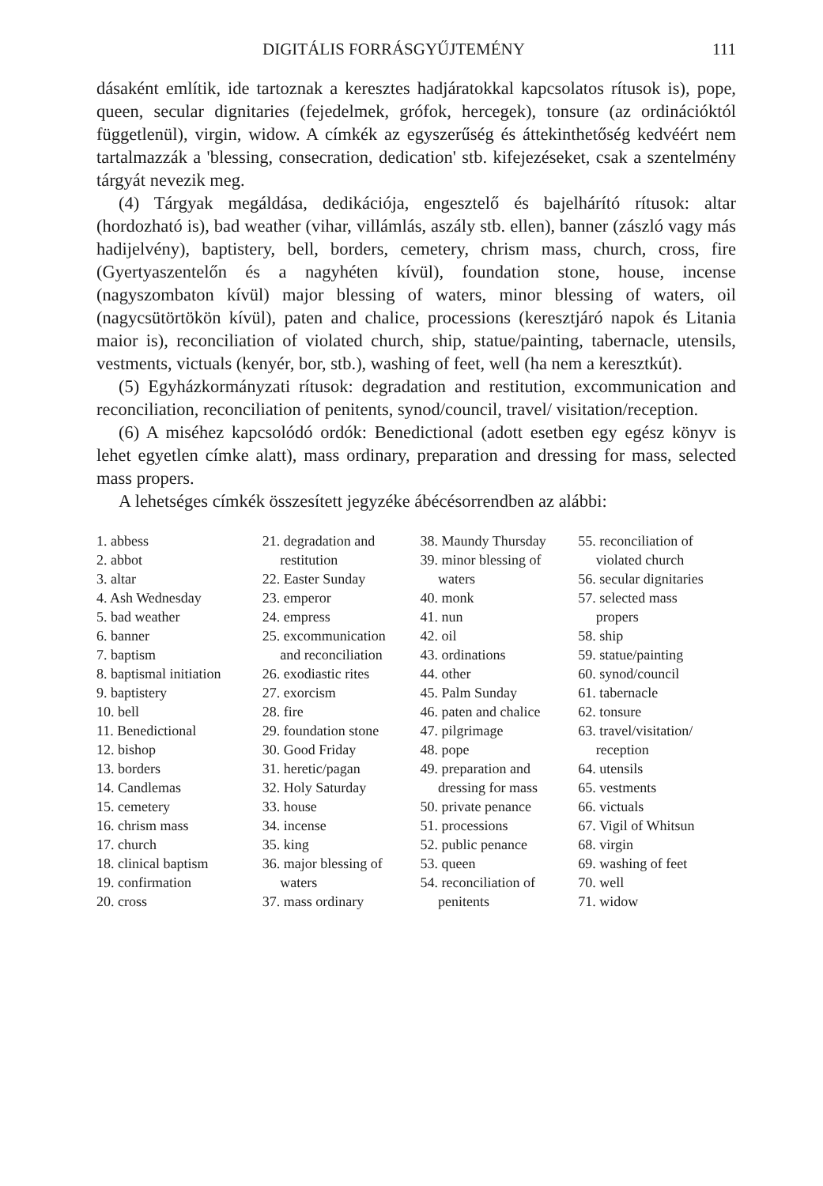DIGITÁLIS FORRÁSGYŰJTEMÉNY 111
dásaként említik, ide tartoznak a keresztes hadjáratokkal kapcsolatos rítusok is), pope, queen, secular dignitaries (fejedelmek, grófok, hercegek), tonsure (az ordinációktól függetlenül), virgin, widow. A címkék az egyszerűség és áttekinthetőség kedvéért nem tartalmazzák a 'blessing, consecration, dedication' stb. kifejezéseket, csak a szentelmény tárgyát nevezik meg.
(4) Tárgyak megáldása, dedikációja, engesztelő és bajelhárító rítusok: altar (hordozható is), bad weather (vihar, villámlás, aszály stb. ellen), banner (zászló vagy más hadijelvény), baptistery, bell, borders, cemetery, chrism mass, church, cross, fire (Gyertyaszentelőn és a nagyhéten kívül), foundation stone, house, incense (nagyszombaton kívül) major blessing of waters, minor blessing of waters, oil (nagycsütörtökön kívül), paten and chalice, processions (keresztjáró napok és Litania maior is), reconciliation of violated church, ship, statue/painting, tabernacle, utensils, vestments, victuals (kenyér, bor, stb.), washing of feet, well (ha nem a keresztkút).
(5) Egyházkormányzati rítusok: degradation and restitution, excommunication and reconciliation, reconciliation of penitents, synod/council, travel/ visitation/reception.
(6) A miséhez kapcsolódó ordók: Benedictional (adott esetben egy egész könyv is lehet egyetlen címke alatt), mass ordinary, preparation and dressing for mass, selected mass propers.
A lehetséges címkék összesített jegyzéke ábécésorrendben az alábbi:
1. abbess
2. abbot
3. altar
4. Ash Wednesday
5. bad weather
6. banner
7. baptism
8. baptismal initiation
9. baptistery
10. bell
11. Benedictional
12. bishop
13. borders
14. Candlemas
15. cemetery
16. chrism mass
17. church
18. clinical baptism
19. confirmation
20. cross
21. degradation and
restitution
22. Easter Sunday
23. emperor
24. empress
25. excommunication
and reconciliation
26. exodiastic rites
27. exorcism
28. fire
29. foundation stone
30. Good Friday
31. heretic/pagan
32. Holy Saturday
33. house
34. incense
35. king
36. major blessing of
waters
37. mass ordinary
38. Maundy Thursday
39. minor blessing of
waters
40. monk
41. nun
42. oil
43. ordinations
44. other
45. Palm Sunday
46. paten and chalice
47. pilgrimage
48. pope
49. preparation and
dressing for mass
50. private penance
51. processions
52. public penance
53. queen
54. reconciliation of
penitents
55. reconciliation of
violated church
56. secular dignitaries
57. selected mass
propers
58. ship
59. statue/painting
60. synod/council
61. tabernacle
62. tonsure
63. travel/visitation/
reception
64. utensils
65. vestments
66. victuals
67. Vigil of Whitsun
68. virgin
69. washing of feet
70. well
71. widow